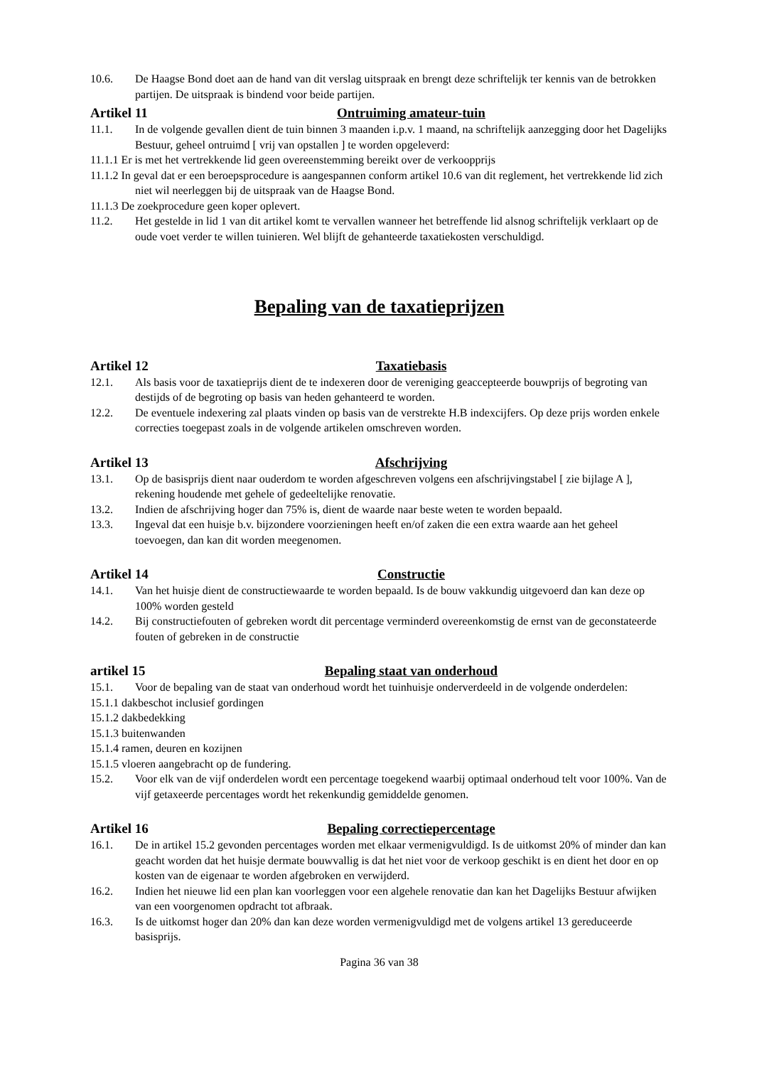10.6. De Haagse Bond doet aan de hand van dit verslag uitspraak en brengt deze schriftelijk ter kennis van de betrokken partijen. De uitspraak is bindend voor beide partijen.
Artikel 11 Ontruiming amateur-tuin
11.1. In de volgende gevallen dient de tuin binnen 3 maanden i.p.v. 1 maand, na schriftelijk aanzegging door het Dagelijks Bestuur, geheel ontruimd [ vrij van opstallen ] te worden opgeleverd:
11.1.1 Er is met het vertrekkende lid geen overeenstemming bereikt over de verkoopprijs
11.1.2 In geval dat er een beroepsprocedure is aangespannen conform artikel 10.6 van dit reglement, het vertrekkende lid zich niet wil neerleggen bij de uitspraak van de Haagse Bond.
11.1.3 De zoekprocedure geen koper oplevert.
11.2. Het gestelde in lid 1 van dit artikel komt te vervallen wanneer het betreffende lid alsnog schriftelijk verklaart op de oude voet verder te willen tuinieren. Wel blijft de gehanteerde taxatiekosten verschuldigd.
Bepaling van de taxatieprijzen
Artikel 12 Taxatiebasis
12.1. Als basis voor de taxatieprijs dient de te indexeren door de vereniging geaccepteerde bouwprijs of begroting van destijds of de begroting op basis van heden gehanteerd te worden.
12.2. De eventuele indexering zal plaats vinden op basis van de verstrekte H.B indexcijfers. Op deze prijs worden enkele correcties toegepast zoals in de volgende artikelen omschreven worden.
Artikel 13 Afschrijving
13.1. Op de basisprijs dient naar ouderdom te worden afgeschreven volgens een afschrijvingstabel [ zie bijlage A ], rekening houdende met gehele of gedeeltelijke renovatie.
13.2. Indien de afschrijving hoger dan 75% is, dient de waarde naar beste weten te worden bepaald.
13.3. Ingeval dat een huisje b.v. bijzondere voorzieningen heeft en/of zaken die een extra waarde aan het geheel toevoegen, dan kan dit worden meegenomen.
Artikel 14 Constructie
14.1. Van het huisje dient de constructiewaarde te worden bepaald. Is de bouw vakkundig uitgevoerd dan kan deze op 100% worden gesteld
14.2. Bij constructiefouten of gebreken wordt dit percentage verminderd overeenkomstig de ernst van de geconstateerde fouten of gebreken in de constructie
artikel 15 Bepaling staat van onderhoud
15.1. Voor de bepaling van de staat van onderhoud wordt het tuinhuisje onderverdeeld in de volgende onderdelen:
15.1.1 dakbeschot inclusief gordingen
15.1.2 dakbedekking
15.1.3 buitenwanden
15.1.4 ramen, deuren en kozijnen
15.1.5 vloeren aangebracht op de fundering.
15.2. Voor elk van de vijf onderdelen wordt een percentage toegekend waarbij optimaal onderhoud telt voor 100%. Van de vijf getaxeerde percentages wordt het rekenkundig gemiddelde genomen.
Artikel 16 Bepaling correctiepercentage
16.1. De in artikel 15.2 gevonden percentages worden met elkaar vermenigvuldigd. Is de uitkomst 20% of minder dan kan geacht worden dat het huisje dermate bouwvallig is dat het niet voor de verkoop geschikt is en dient het door en op kosten van de eigenaar te worden afgebroken en verwijderd.
16.2. Indien het nieuwe lid een plan kan voorleggen voor een algehele renovatie dan kan het Dagelijks Bestuur afwijken van een voorgenomen opdracht tot afbraak.
16.3. Is de uitkomst hoger dan 20% dan kan deze worden vermenigvuldigd met de volgens artikel 13 gereduceerde basisprijs.
Pagina 36 van 38